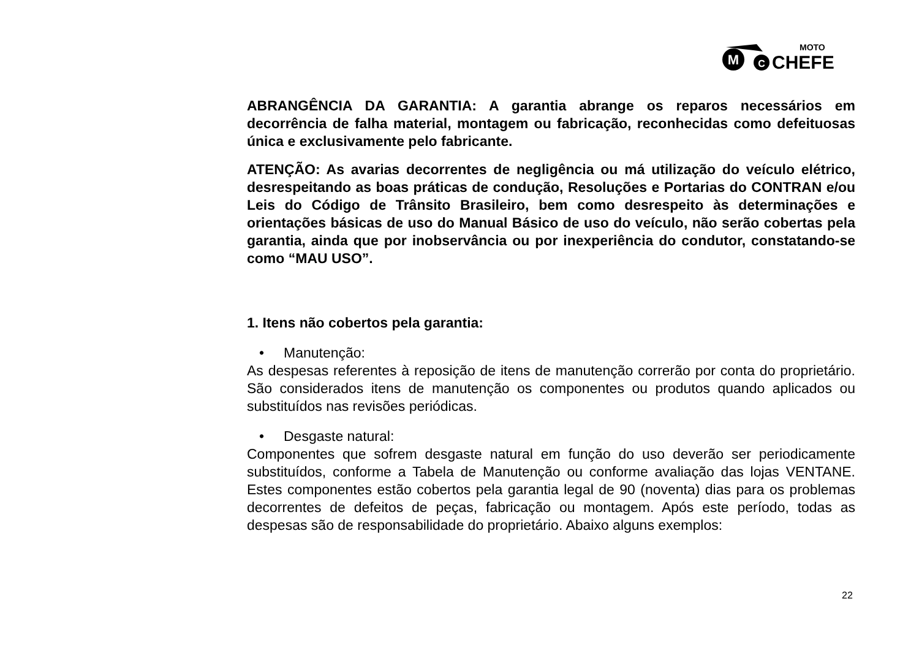M
C
MOTO
CHEFE
ABRANGÊNCIA DA GARANTIA: A garantia abrange os reparos necessários em decorrência de falha material, montagem ou fabricação, reconhecidas como defeituosas única e exclusivamente pelo fabricante.
ATENÇÃO: As avarias decorrentes de negligência ou má utilização do veículo elétrico, desrespeitando as boas práticas de condução, Resoluções e Portarias do CONTRAN e/ou Leis do Código de Trânsito Brasileiro, bem como desrespeito às determinações e orientações básicas de uso do Manual Básico de uso do veículo, não serão cobertas pela garantia, ainda que por inobservância ou por inexperiência do condutor, constatando-se como “MAU USO”.
1. Itens não cobertos pela garantia:
• Manutenção:
As despesas referentes à reposição de itens de manutenção correrão por conta do proprietário. São considerados itens de manutenção os componentes ou produtos quando aplicados ou substituídos nas revisões periódicas.
• Desgaste natural:
Componentes que sofrem desgaste natural em função do uso deverão ser periodicamente substituídos, conforme a Tabela de Manutenção ou conforme avaliação das lojas VENTANE. Estes componentes estão cobertos pela garantia legal de 90 (noventa) dias para os problemas decorrentes de defeitos de peças, fabricação ou montagem. Após este período, todas as despesas são de responsabilidade do proprietário. Abaixo alguns exemplos:
22